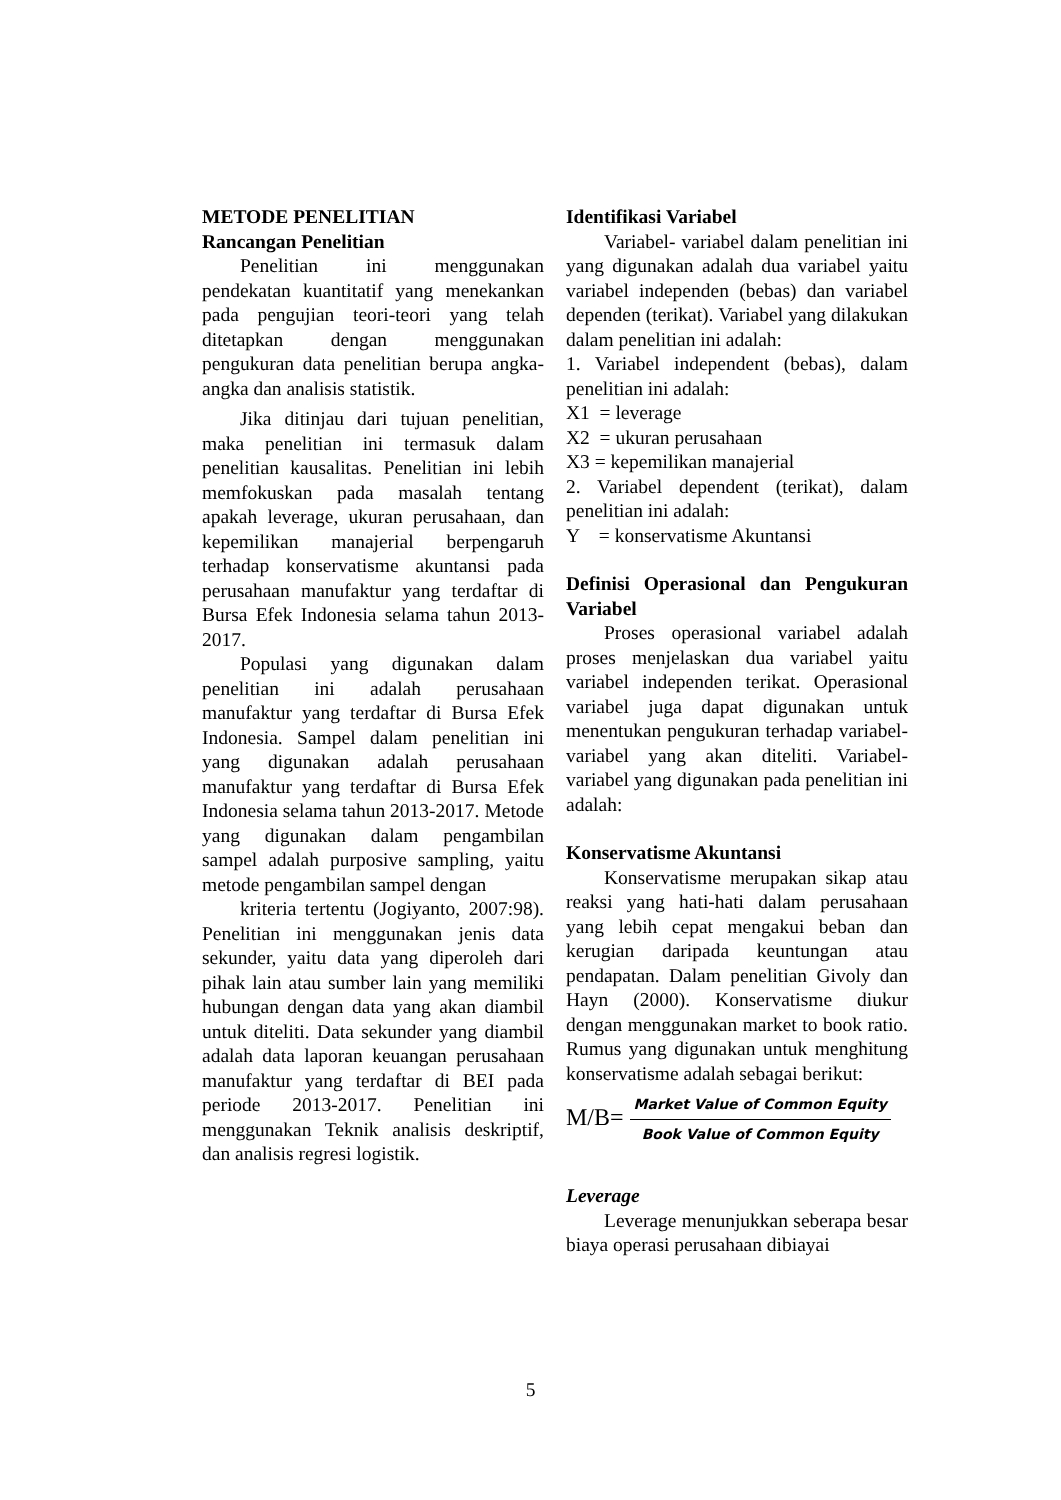METODE PENELITIAN
Rancangan Penelitian
Penelitian ini menggunakan pendekatan kuantitatif yang menekankan pada pengujian teori-teori yang telah ditetapkan dengan menggunakan pengukuran data penelitian berupa angka-angka dan analisis statistik.
Jika ditinjau dari tujuan penelitian, maka penelitian ini termasuk dalam penelitian kausalitas. Penelitian ini lebih memfokuskan pada masalah tentang apakah leverage, ukuran perusahaan, dan kepemilikan manajerial berpengaruh terhadap konservatisme akuntansi pada perusahaan manufaktur yang terdaftar di Bursa Efek Indonesia selama tahun 2013-2017.
Populasi yang digunakan dalam penelitian ini adalah perusahaan manufaktur yang terdaftar di Bursa Efek Indonesia. Sampel dalam penelitian ini yang digunakan adalah perusahaan manufaktur yang terdaftar di Bursa Efek Indonesia selama tahun 2013-2017. Metode yang digunakan dalam pengambilan sampel adalah purposive sampling, yaitu metode pengambilan sampel dengan
kriteria tertentu (Jogiyanto, 2007:98). Penelitian ini menggunakan jenis data sekunder, yaitu data yang diperoleh dari pihak lain atau sumber lain yang memiliki hubungan dengan data yang akan diambil untuk diteliti. Data sekunder yang diambil adalah data laporan keuangan perusahaan manufaktur yang terdaftar di BEI pada periode 2013-2017. Penelitian ini menggunakan Teknik analisis deskriptif, dan analisis regresi logistik.
Identifikasi Variabel
Variabel- variabel dalam penelitian ini yang digunakan adalah dua variabel yaitu variabel independen (bebas) dan variabel dependen (terikat). Variabel yang dilakukan dalam penelitian ini adalah:
1. Variabel independent (bebas), dalam penelitian ini adalah:
X1 = leverage
X2 = ukuran perusahaan
X3 = kepemilikan manajerial
2. Variabel dependent (terikat), dalam penelitian ini adalah:
Y = konservatisme Akuntansi
Definisi Operasional dan Pengukuran Variabel
Proses operasional variabel adalah proses menjelaskan dua variabel yaitu variabel independen terikat. Operasional variabel juga dapat digunakan untuk menentukan pengukuran terhadap variabel-variabel yang akan diteliti. Variabel-variabel yang digunakan pada penelitian ini adalah:
Konservatisme Akuntansi
Konservatisme merupakan sikap atau reaksi yang hati-hati dalam perusahaan yang lebih cepat mengakui beban dan kerugian daripada keuntungan atau pendapatan. Dalam penelitian Givoly dan Hayn (2000). Konservatisme diukur dengan menggunakan market to book ratio. Rumus yang digunakan untuk menghitung konservatisme adalah sebagai berikut:
M/B= Market Value of Common Equity Book Value of Common Equity
Leverage
Leverage menunjukkan seberapa besar biaya operasi perusahaan dibiayai
5